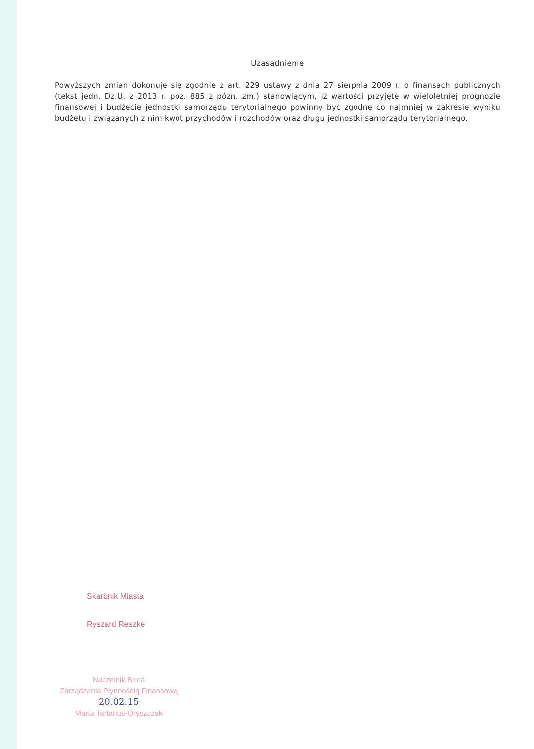Uzasadnienie
Powyższych zmian dokonuje się zgodnie z art. 229 ustawy z dnia 27 sierpnia 2009 r. o finansach publicznych (tekst jedn. Dz.U. z 2013 r. poz. 885 z późn. zm.) stanowiącym, iż wartości przyjęte w wieloletniej prognozie finansowej i budżecie jednostki samorządu terytorialnego powinny być zgodne co najmniej w zakresie wyniku budżetu i związanych z nim kwot przychodów i rozchodów oraz długu jednostki samorządu terytorialnego.
Skarbnik Miasta
Ryszard Reszke
Naczelnik Biura
Zarządzania Płynnością Finansową
20.02.15
Marta Tartanus-Oryszczak